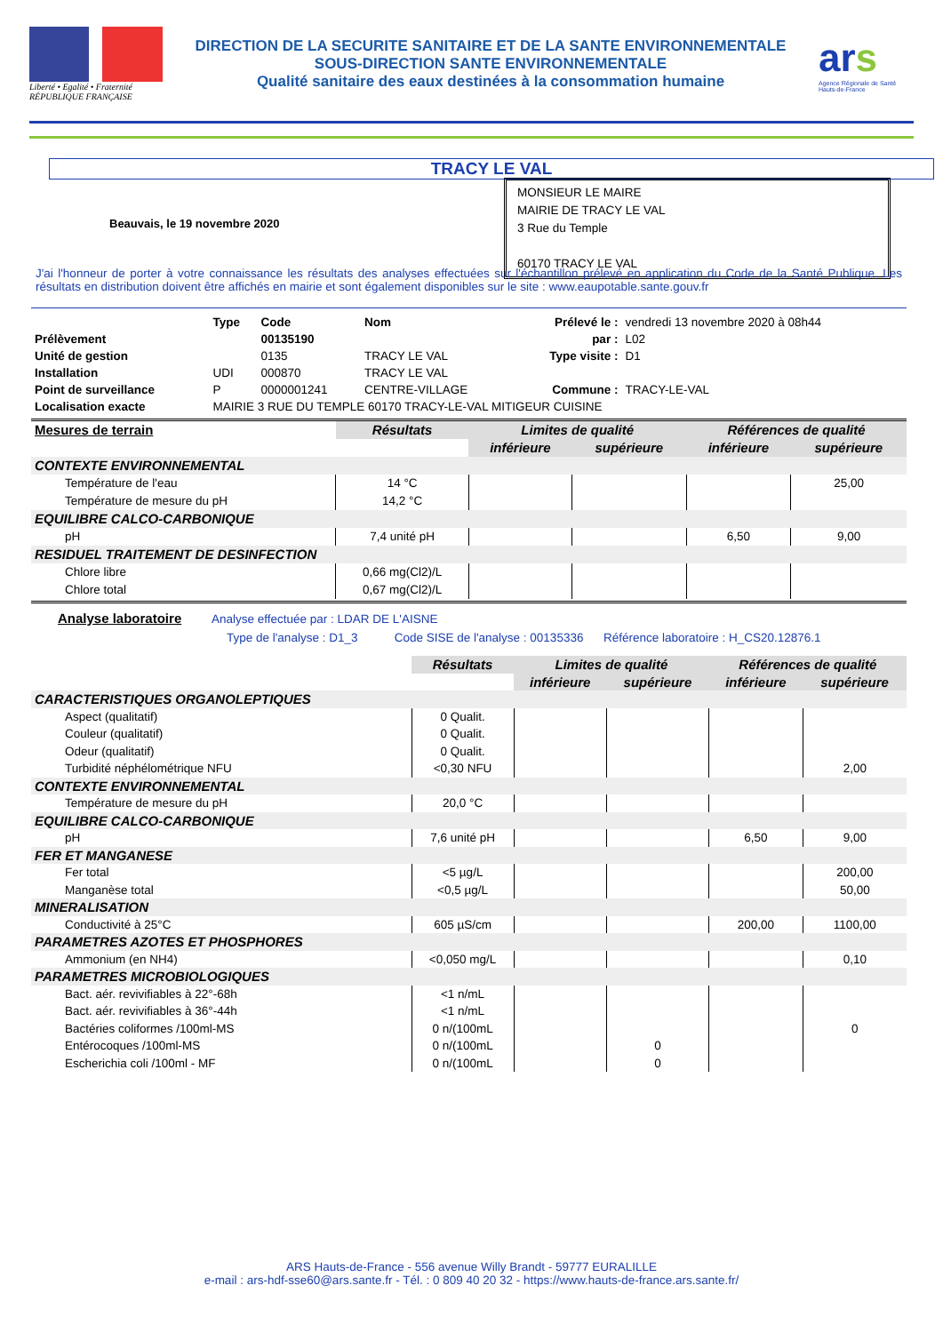Liberté • Egalité • Fraternité
RÉPUBLIQUE FRANÇAISE
DIRECTION DE LA SECURITE SANITAIRE ET DE LA SANTE ENVIRONNEMENTALE
SOUS-DIRECTION SANTE ENVIRONNEMENTALE
Qualité sanitaire des eaux destinées à la consommation humaine
ars
Agence Régionale de Santé
Hauts-de-France
TRACY LE VAL
Beauvais, le 19 novembre 2020
MONSIEUR LE MAIRE
MAIRIE DE TRACY LE VAL
3 Rue du Temple
60170 TRACY LE VAL
J'ai l'honneur de porter à votre connaissance les résultats des analyses effectuées sur l'échantillon prélevé en application du Code de la Santé Publique. Les résultats en distribution doivent être affichés en mairie et sont également disponibles sur le site : www.eaupotable.sante.gouv.fr
| | Type | Code | Nom | Prélevé le : | vendredi 13 novembre 2020 à 08h44 |
| Prélèvement | | 00135190 | | par : | L02 |
| Unité de gestion | | 0135 | TRACY LE VAL | Type visite : | D1 |
| Installation | UDI | 000870 | TRACY LE VAL | | |
| Point de surveillance | P | 0000001241 | CENTRE-VILLAGE | Commune : | TRACY-LE-VAL |
| Localisation exacte | MAIRIE 3 RUE DU TEMPLE 60170 TRACY-LE-VAL MITIGEUR CUISINE | | | | |
| Mesures de terrain | Résultats | Limites de qualité | | Références de qualité | |
| --- | --- | --- | --- | --- | --- |
| | | inférieure | supérieure | inférieure | supérieure |
| CONTEXTE ENVIRONNEMENTAL | | | | | |
| Température de l'eau | 14 °C | | | | 25,00 |
| Température de mesure du pH | 14,2 °C | | | | |
| EQUILIBRE CALCO-CARBONIQUE | | | | | |
| pH | 7,4 unité pH | | | 6,50 | 9,00 |
| RESIDUEL TRAITEMENT DE DESINFECTION | | | | | |
| Chlore libre | 0,66 mg(Cl2)/L | | | | |
| Chlore total | 0,67 mg(Cl2)/L | | | | |
Analyse laboratoire Analyse effectuée par : LDAR DE L'AISNE
Type de l'analyse : D1_3 Code SISE de l'analyse : 00135336 Référence laboratoire : H_CS20.12876.1
| | Résultats | Limites de qualité | | Références de qualité | |
| | | inférieure | supérieure | inférieure | supérieure |
| CARACTERISTIQUES ORGANOLEPTIQUES | | | | | |
| Aspect (qualitatif) | 0 Qualit. | | | | |
| Couleur (qualitatif) | 0 Qualit. | | | | |
| Odeur (qualitatif) | 0 Qualit. | | | | |
| Turbidité néphélométrique NFU | <0,30 NFU | | | | 2,00 |
| CONTEXTE ENVIRONNEMENTAL | | | | | |
| Température de mesure du pH | 20,0 °C | | | | |
| EQUILIBRE CALCO-CARBONIQUE | | | | | |
| pH | 7,6 unité pH | | | 6,50 | 9,00 |
| FER ET MANGANESE | | | | | |
| Fer total | <5 µg/L | | | | 200,00 |
| Manganèse total | <0,5 µg/L | | | | 50,00 |
| MINERALISATION | | | | | |
| Conductivité à 25°C | 605 µS/cm | | | 200,00 | 1100,00 |
| PARAMETRES AZOTES ET PHOSPHORES | | | | | |
| Ammonium (en NH4) | <0,050 mg/L | | | | 0,10 |
| PARAMETRES MICROBIOLOGIQUES | | | | | |
| Bact. aér. revivifiables à 22°-68h | <1 n/mL | | | | |
| Bact. aér. revivifiables à 36°-44h | <1 n/mL | | | | |
| Bactéries coliformes /100ml-MS | 0 n/(100mL | | | | 0 |
| Entérocoques /100ml-MS | 0 n/(100mL | | 0 | | |
| Escherichia coli /100ml - MF | 0 n/(100mL | | 0 | | |
ARS Hauts-de-France - 556 avenue Willy Brandt - 59777 EURALILLE
e-mail : ars-hdf-sse60@ars.sante.fr - Tél. : 0 809 40 20 32 - https://www.hauts-de-france.ars.sante.fr/